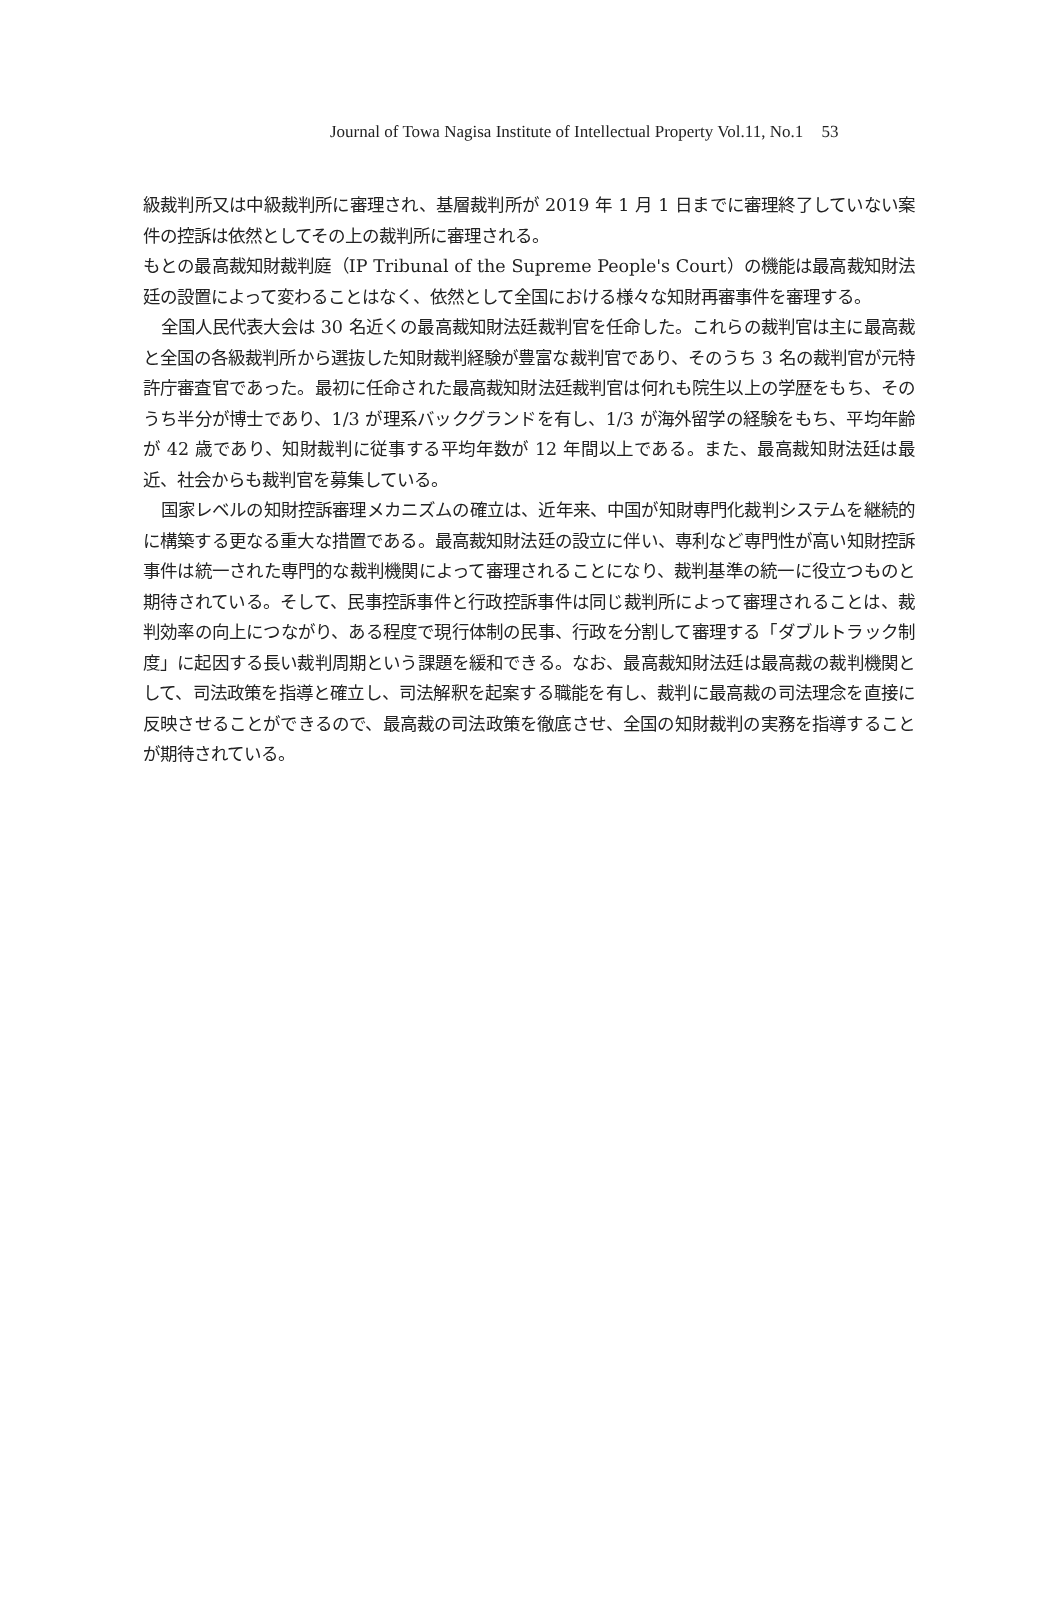Journal of Towa Nagisa Institute of Intellectual Property Vol.11, No.1 53
級裁判所又は中級裁判所に審理され、基層裁判所が 2019 年 1 月 1 日までに審理終了していない案件の控訴は依然としてその上の裁判所に審理される。
もとの最高裁知財裁判庭（IP Tribunal of the Supreme People's Court）の機能は最高裁知財法廷の設置によって変わることはなく、依然として全国における様々な知財再審事件を審理する。
全国人民代表大会は 30 名近くの最高裁知財法廷裁判官を任命した。これらの裁判官は主に最高裁と全国の各級裁判所から選抜した知財裁判経験が豊富な裁判官であり、そのうち 3 名の裁判官が元特許庁審査官であった。最初に任命された最高裁知財法廷裁判官は何れも院生以上の学歴をもち、そのうち半分が博士であり、1/3 が理系バックグランドを有し、1/3 が海外留学の経験をもち、平均年齢が 42 歳であり、知財裁判に従事する平均年数が 12 年間以上である。また、最高裁知財法廷は最近、社会からも裁判官を募集している。
国家レベルの知財控訴審理メカニズムの確立は、近年来、中国が知財専門化裁判システムを継続的に構築する更なる重大な措置である。最高裁知財法廷の設立に伴い、専利など専門性が高い知財控訴事件は統一された専門的な裁判機関によって審理されることになり、裁判基準の統一に役立つものと期待されている。そして、民事控訴事件と行政控訴事件は同じ裁判所によって審理されることは、裁判効率の向上につながり、ある程度で現行体制の民事、行政を分割して審理する「ダブルトラック制度」に起因する長い裁判周期という課題を緩和できる。なお、最高裁知財法廷は最高裁の裁判機関として、司法政策を指導と確立し、司法解釈を起案する職能を有し、裁判に最高裁の司法理念を直接に反映させることができるので、最高裁の司法政策を徹底させ、全国の知財裁判の実務を指導することが期待されている。